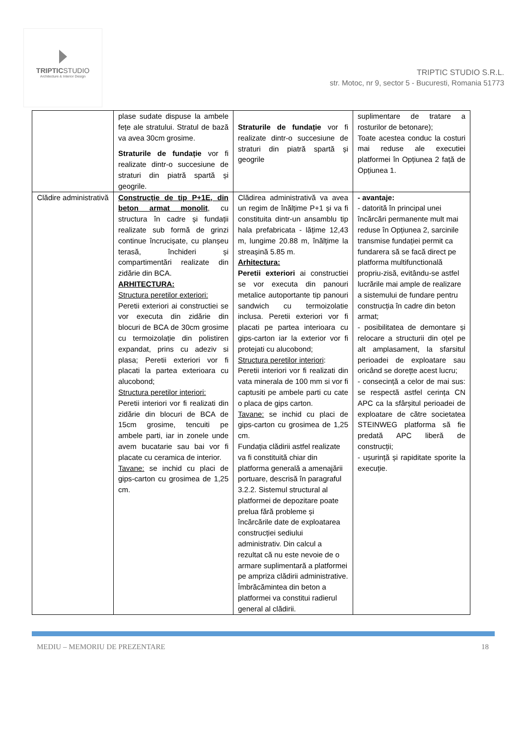TRIPTICSTUDIO
Architecture & Interior Design
TRIPTIC STUDIO S.R.L.
str. Motoc, nr 9, sector 5 - Bucuresti, Romania 51773
| | plase sudate dispuse la ambele fețe ale stratului. Stratul de bază va avea 30cm grosime. Straturile de fundație vor fi realizate dintr-o succesiune de straturi din piatră spartă și geogrile. | Straturile de fundație vor fi realizate dintr-o succesiune de straturi din piatră spartă și geogrile | suplimentare de tratare a rosturilor de betonare); Toate acestea conduc la costuri mai reduse ale executiei platformei în Opțiunea 2 față de Opțiunea 1. |
| Clădire administrativă | Construcție de tip P+1E, din beton armat monolit , cu structura în cadre și fundații realizate sub formă de grinzi continue încrucișate, cu planșeu terasă, închideri și compartimentări realizate din zidărie din BCA. ARHITECTURA: Structura peretilor exteriori: Peretii exteriori ai constructiei se vor executa din zidărie din blocuri de BCA de 30cm grosime cu termoizolație din polistiren expandat, prins cu adeziv si plasa; Peretii exteriori vor fi placati la partea exterioara cu alucobond; Structura peretilor interiori: Peretii interiori vor fi realizati din zidărie din blocuri de BCA de 15cm grosime, tencuiti pe ambele parti, iar in zonele unde avem bucatarie sau bai vor fi placate cu ceramica de interior. Tavane: se inchid cu placi de gips-carton cu grosimea de 1,25 cm. | Clădirea administrativă va avea un regim de înălțime P+1 și va fi constituita dintr-un ansamblu tip hala prefabricata - lățime 12,43 m, lungime 20.88 m, înălțime la streașină 5.85 m. Arhitectura: Peretii exteriori ai constructiei se vor executa din panouri metalice autoportante tip panouri sandwich cu termoizolatie inclusa. Peretii exteriori vor fi placati pe partea interioara cu gips-carton iar la exterior vor fi protejati cu alucobond; Structura peretilor interiori : Peretii interiori vor fi realizati din vata minerala de 100 mm si vor fi captusiti pe ambele parti cu cate o placa de gips carton. Tavane: se inchid cu placi de gips-carton cu grosimea de 1,25 cm. Fundația clădirii astfel realizate va fi constituită chiar din platforma generală a amenajării portuare, descrisă în paragraful 3.2.2. Sistemul structural al platformei de depozitare poate prelua fără probleme și încărcările date de exploatarea construcției sediului administrativ. Din calcul a rezultat că nu este nevoie de o armare suplimentară a platformei pe ampriza clădirii administrative. Îmbrăcămintea din beton a platformei va constitui radierul general al clădirii. | - avantaje: - datorită în principal unei încărcări permanente mult mai reduse în Opțiunea 2, sarcinile transmise fundației permit ca fundarera să se facă direct pe platforma multifunctională propriu-zisă, evitându-se astfel lucrările mai ample de realizare a sistemului de fundare pentru construcția în cadre din beton armat; - posibilitatea de demontare și relocare a structurii din oțel pe alt amplasament, la sfarsitul perioadei de exploatare sau oricând se doreţte acest lucru; - consecință a celor de mai sus: se respectă astfel cerința CN APC ca la sfârșitul perioadei de exploatare de către societatea STEINWEG platforma să fie predată APC liberă de construcții; - ușurință și rapiditate sporite la execuție. |
MEDIU – MEMORIU DE PREZENTARE 18